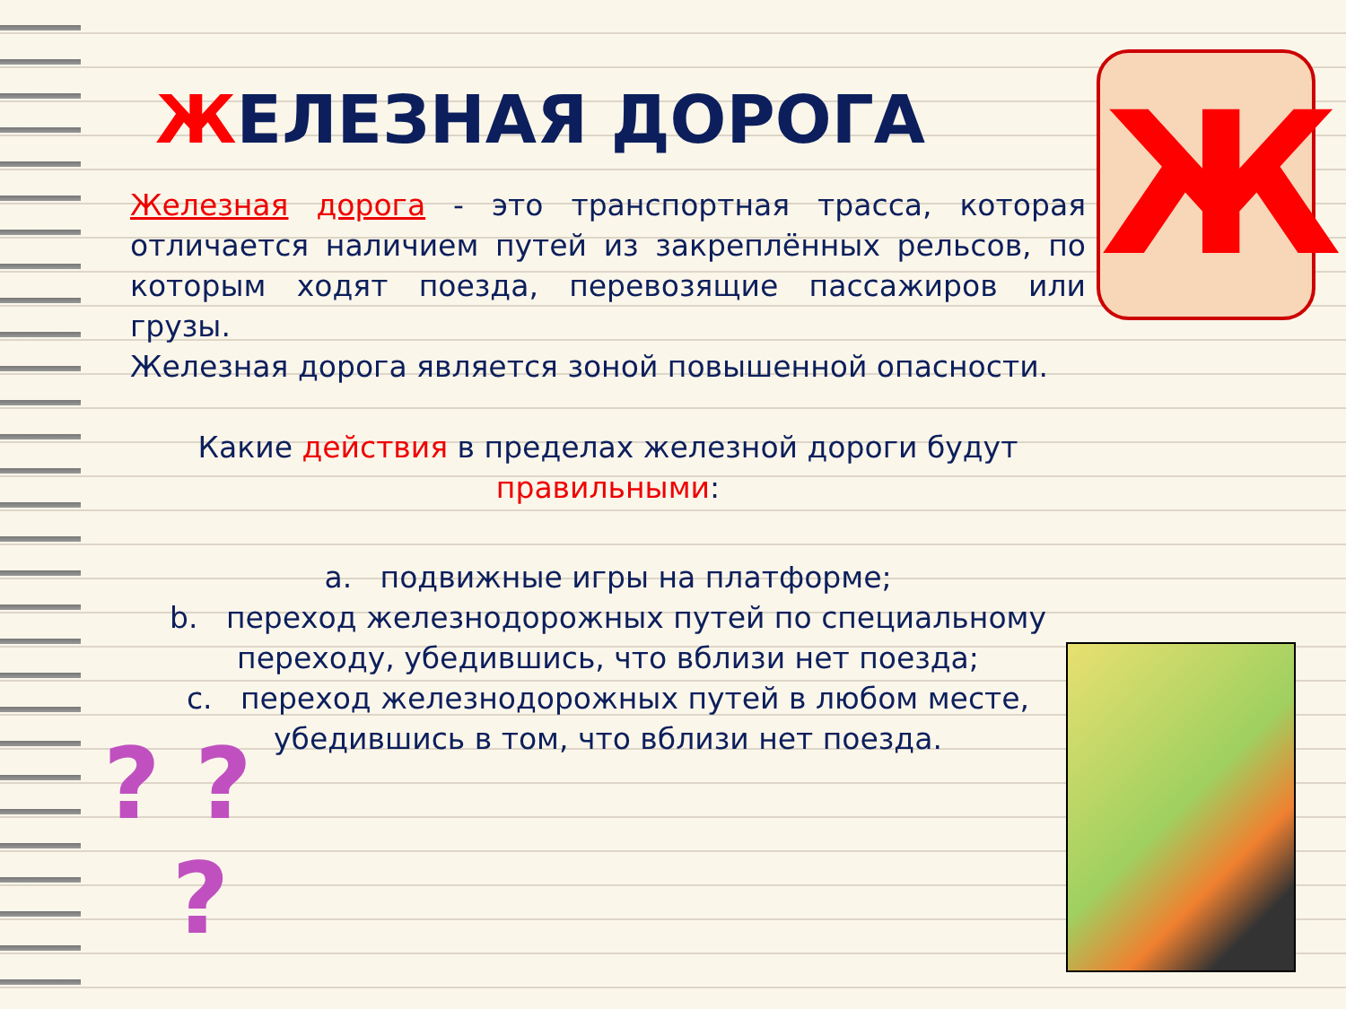ЖЕЛЕЗНАЯ ДОРОГА
Железная дорога - это транспортная трасса, которая отличается наличием путей из закреплённых рельсов, по которым ходят поезда, перевозящие пассажиров или грузы.
Железная дорога является зоной повышенной опасности.
Какие действия в пределах железной дороги будут правильными:
a. подвижные игры на платформе;
b. переход железнодорожных путей по специальному переходу, убедившись, что вблизи нет поезда;
c. переход железнодорожных путей в любом месте, убедившись в том, что вблизи нет поезда.
Ж
? ?
?